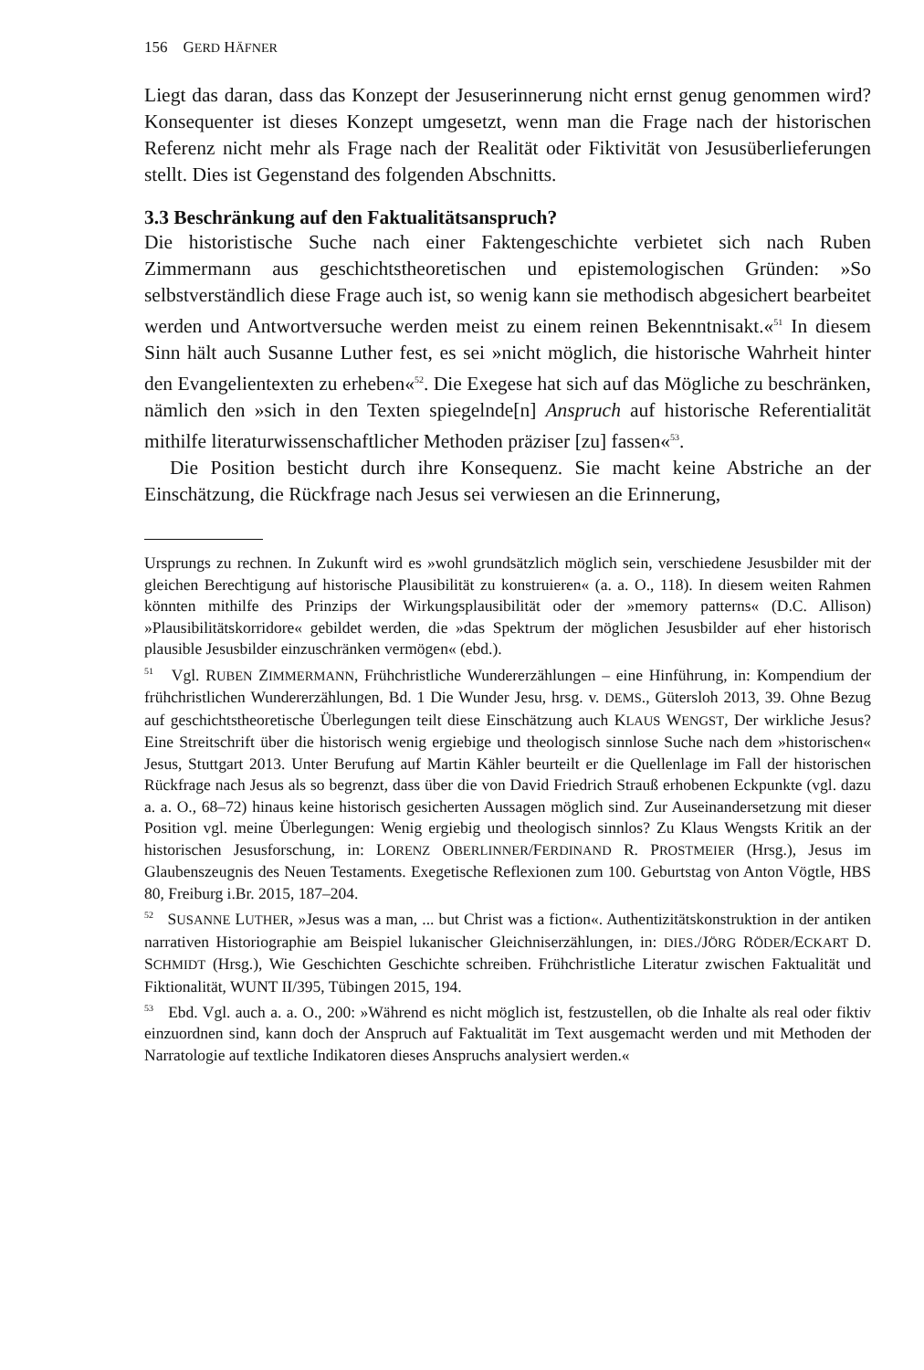156 GERD HÄFNER
Liegt das daran, dass das Konzept der Jesuserinnerung nicht ernst genug genommen wird? Konsequenter ist dieses Konzept umgesetzt, wenn man die Frage nach der historischen Referenz nicht mehr als Frage nach der Realität oder Fiktivität von Jesusüberlieferungen stellt. Dies ist Gegenstand des folgenden Abschnitts.
3.3 Beschränkung auf den Faktualitätsanspruch?
Die historistische Suche nach einer Faktengeschichte verbietet sich nach Ruben Zimmermann aus geschichtstheoretischen und epistemologischen Gründen: »So selbstverständlich diese Frage auch ist, so wenig kann sie methodisch abgesichert bearbeitet werden und Antwortversuche werden meist zu einem reinen Bekenntnisakt.«<sup>51</sup> In diesem Sinn hält auch Susanne Luther fest, es sei »nicht möglich, die historische Wahrheit hinter den Evangelientexten zu erheben«<sup>52</sup>. Die Exegese hat sich auf das Mögliche zu beschränken, nämlich den »sich in den Texten spiegelnde[n] Anspruch auf historische Referentialität mithilfe literaturwissenschaftlicher Methoden präziser [zu] fassen«<sup>53</sup>.
Die Position besticht durch ihre Konsequenz. Sie macht keine Abstriche an der Einschätzung, die Rückfrage nach Jesus sei verwiesen an die Erinnerung,
Ursprungs zu rechnen. In Zukunft wird es »wohl grundsätzlich möglich sein, verschiedene Jesusbilder mit der gleichen Berechtigung auf historische Plausibilität zu konstruieren« (a. a. O., 118). In diesem weiten Rahmen könnten mithilfe des Prinzips der Wirkungsplausibilität oder der »memory patterns« (D.C. Allison) »Plausibilitätskorridore« gebildet werden, die »das Spektrum der möglichen Jesusbilder auf eher historisch plausible Jesusbilder einzuschränken vermögen« (ebd.).
<sup>51</sup> Vgl. RUBEN ZIMMERMANN, Frühchristliche Wundererzählungen – eine Hinführung, in: Kompendium der frühchristlichen Wundererzählungen, Bd. 1 Die Wunder Jesu, hrsg. v. DEMS., Gütersloh 2013, 39. Ohne Bezug auf geschichtstheoretische Überlegungen teilt diese Einschätzung auch KLAUS WENGST, Der wirkliche Jesus? Eine Streitschrift über die historisch wenig ergiebige und theologisch sinnlose Suche nach dem »historischen« Jesus, Stuttgart 2013. Unter Berufung auf Martin Kähler beurteilt er die Quellenlage im Fall der historischen Rückfrage nach Jesus als so begrenzt, dass über die von David Friedrich Strauß erhobenen Eckpunkte (vgl. dazu a. a. O., 68–72) hinaus keine historisch gesicherten Aussagen möglich sind. Zur Auseinandersetzung mit dieser Position vgl. meine Überlegungen: Wenig ergiebig und theologisch sinnlos? Zu Klaus Wengsts Kritik an der historischen Jesusforschung, in: LORENZ OBERLINNER/FERDINAND R. PROSTMEIER (Hrsg.), Jesus im Glaubenszeugnis des Neuen Testaments. Exegetische Reflexionen zum 100. Geburtstag von Anton Vögtle, HBS 80, Freiburg i.Br. 2015, 187–204.
<sup>52</sup> SUSANNE LUTHER, »Jesus was a man, ... but Christ was a fiction«. Authentizitätskonstruktion in der antiken narrativen Historiographie am Beispiel lukanischer Gleichniserzählungen, in: DIES./JÖRG RÖDER/ECKART D. SCHMIDT (Hrsg.), Wie Geschichten Geschichte schreiben. Frühchristliche Literatur zwischen Faktualität und Fiktionalität, WUNT II/395, Tübingen 2015, 194.
<sup>53</sup> Ebd. Vgl. auch a. a. O., 200: »Während es nicht möglich ist, festzustellen, ob die Inhalte als real oder fiktiv einzuordnen sind, kann doch der Anspruch auf Faktualität im Text ausgemacht werden und mit Methoden der Narratologie auf textliche Indikatoren dieses Anspruchs analysiert werden.«